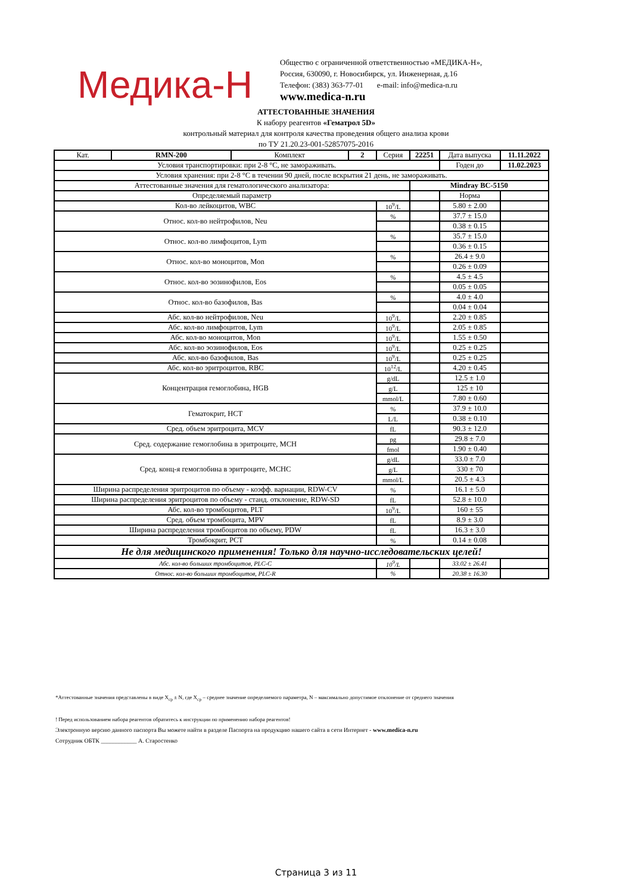Медика-Н
Общество с ограниченной ответственностью «МЕДИКА-Н»,
Россия, 630090, г. Новосибирск, ул. Инженерная, д.16
Телефон: (383) 363-77-01 e-mail: info@medica-n.ru
www.medica-n.ru
АТТЕСТОВАННЫЕ ЗНАЧЕНИЯ
К набору реагентов «Гематрол 5D»
контрольный материал для контроля качества проведения общего анализа крови
по ТУ 21.20.23-001-52857075-2016
| Кат. | RMN-200 | Комплект | 2 | Серия | 22251 | Дата выпуска | 11.11.2022 |
| Условия транспортировки: при 2-8 °C, не замораживать. | | | | | | Годен до | 11.02.2023 |
| Условия хранения: при 2-8 °C в течении 90 дней, после вскрытия 21 день, не замораживать. | | | | | | | |
| Аттестованные значения для гематологического анализатора: | | | | | Mindray BC-5150 | | |
| Определяемый параметр | | | | | | Норма | |
| Кол-во лейкоцитов, WBC | | | | 10<sup>9</sup>/L | | 5.80 ± 2.00 | |
| Относ. кол-во нейтрофилов, Neu | | | | % | | 37.7 ± 15.0 | |
| | | | | | | 0.38 ± 0.15 | |
| Относ. кол-во лимфоцитов, Lym | | | | % | | 35.7 ± 15.0 | |
| | | | | | | 0.36 ± 0.15 | |
| Относ. кол-во моноцитов, Mon | | | | % | | 26.4 ± 9.0 | |
| | | | | | | 0.26 ± 0.09 | |
| Относ. кол-во эозинофилов, Eos | | | | % | | 4.5 ± 4.5 | |
| | | | | | | 0.05 ± 0.05 | |
| Относ. кол-во базофилов, Bas | | | | % | | 4.0 ± 4.0 | |
| | | | | | | 0.04 ± 0.04 | |
| Абс. кол-во нейтрофилов, Neu | | | | 10<sup>9</sup>/L | | 2.20 ± 0.85 | |
| Абс. кол-во лимфоцитов, Lym | | | | 10<sup>9</sup>/L | | 2.05 ± 0.85 | |
| Абс. кол-во моноцитов, Mon | | | | 10<sup>9</sup>/L | | 1.55 ± 0.50 | |
| Абс. кол-во эозинофилов, Eos | | | | 10<sup>9</sup>/L | | 0.25 ± 0.25 | |
| Абс. кол-во базофилов, Bas | | | | 10<sup>9</sup>/L | | 0.25 ± 0.25 | |
| Абс. кол-во эритроцитов, RBC | | | | 10<sup>12</sup>/L | | 4.20 ± 0.45 | |
| Концентрация гемоглобина, HGB | | | | g/dL | | 12.5 ± 1.0 | |
| | | | | g/L | | 125 ± 10 | |
| | | | | mmol/L | | 7.80 ± 0.60 | |
| Гематокрит, HCT | | | | % | | 37.9 ± 10.0 | |
| | | | | L/L | | 0.38 ± 0.10 | |
| Сред. объем эритроцита, MCV | | | | fL | | 90.3 ± 12.0 | |
| Сред. содержание гемоглобина в эритроците, MCH | | | | pg | | 29.8 ± 7.0 | |
| | | | | fmol | | 1.90 ± 0.40 | |
| Сред. конц-я гемоглобина в эритроците, MCHC | | | | g/dL | | 33.0 ± 7.0 | |
| | | | | g/L | | 330 ± 70 | |
| | | | | mmol/L | | 20.5 ± 4.3 | |
| Ширина распределения эритроцитов по объему - коэфф. вариации, RDW-CV | | | | % | | 16.1 ± 5.0 | |
| Ширина распределения эритроцитов по объему - станд. отклонение, RDW-SD | | | | fL | | 52.8 ± 10.0 | |
| Абс. кол-во тромбоцитов, PLT | | | | 10<sup>9</sup>/L | | 160 ± 55 | |
| Сред. объем тромбоцита, MPV | | | | fL | | 8.9 ± 3.0 | |
| Ширина распределения тромбоцитов по объему, PDW | | | | fL | | 16.3 ± 3.0 | |
| Тромбокрит, PCT | | | | % | | 0.14 ± 0.08 | |
| Не для медицинского применения! Только для научно-исследовательских целей! | | | | | | | |
| Абс. кол-во больших тромбоцитов, PLC-C | | | | 10<sup>9</sup>/L | | 33.02 ± 26.41 | |
| Относ. кол-во больших тромбоцитов, PLC-R | | | | % | | 20.38 ± 16.30 | |
*Аттестованные значения представлены в виде X<sub>ср</sub> ± N, где X<sub>ср</sub> – среднее значение определяемого параметра, N – максимально допустимое отклонение от среднего значения
! Перед использованием набора реагентов обратитесь к инструкции по применению набора реагентов!
Электронную версию данного паспорта Вы можете найти в разделе Паспорта на продукцию нашего сайта в сети Интернет - www.medica-n.ru
Сотрудник ОБТК ____________ А. Старостенко
Страница 3 из 11